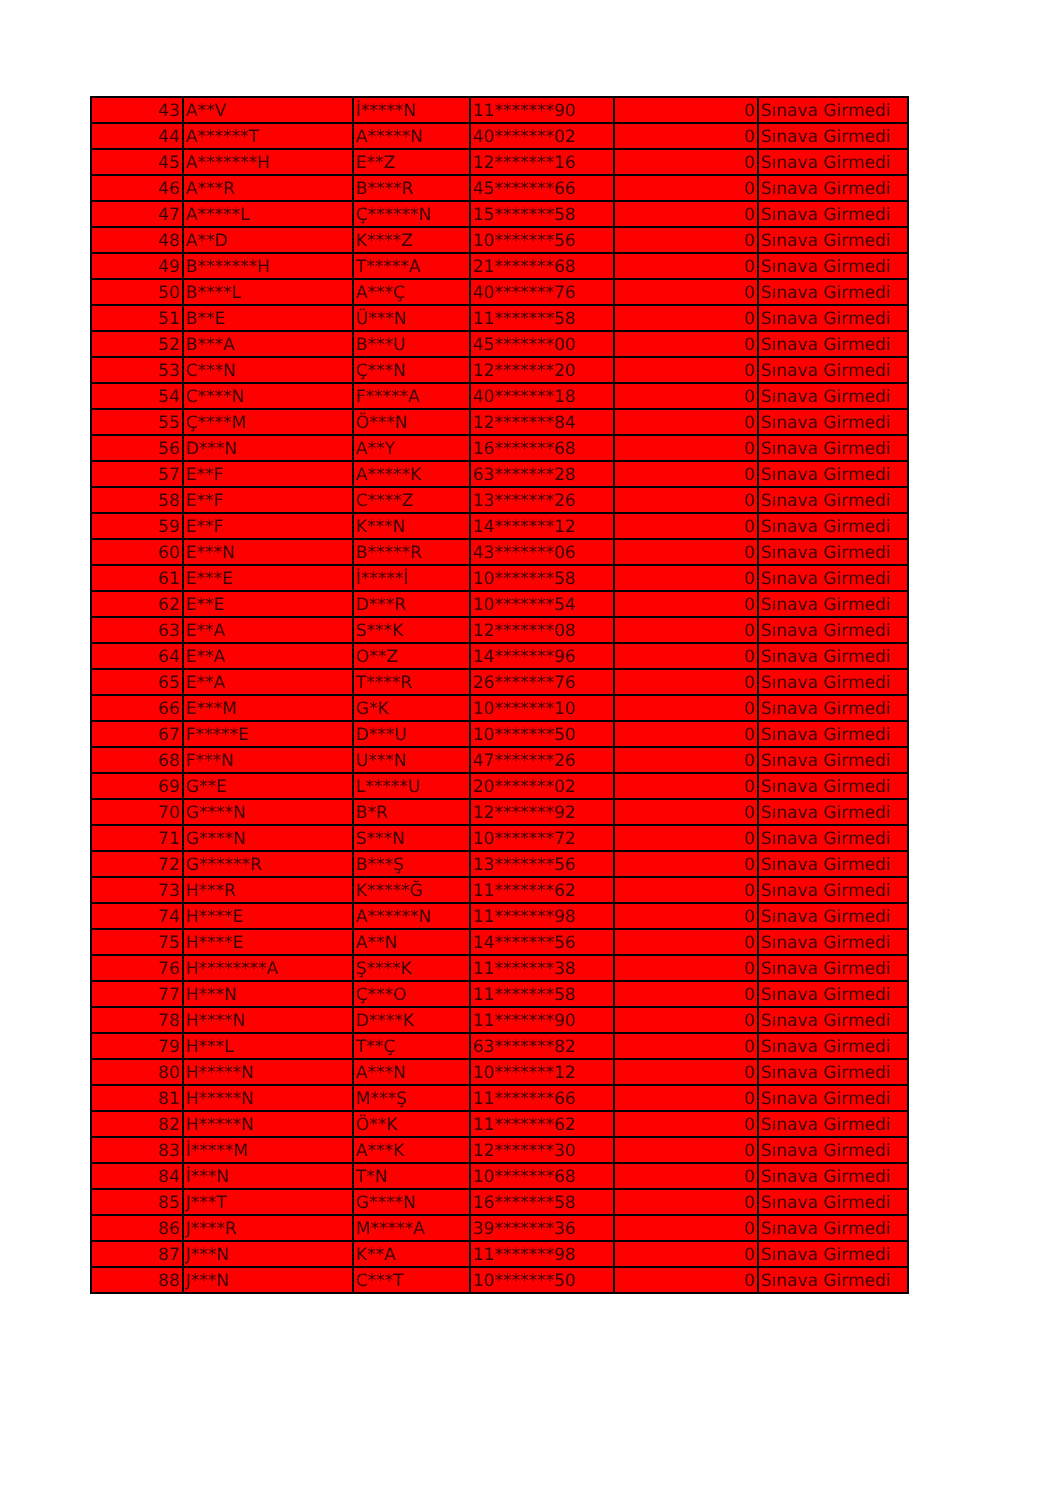| 43 | A**V | İ*****N | 11*******90 | 0 | Sınava Girmedi |
| 44 | A******T | A*****N | 40*******02 | 0 | Sınava Girmedi |
| 45 | A*******H | E**Z | 12*******16 | 0 | Sınava Girmedi |
| 46 | A***R | B****R | 45*******66 | 0 | Sınava Girmedi |
| 47 | A*****L | Ç******N | 15*******58 | 0 | Sınava Girmedi |
| 48 | A**D | K****Z | 10*******56 | 0 | Sınava Girmedi |
| 49 | B*******H | T*****A | 21*******68 | 0 | Sınava Girmedi |
| 50 | B****L | A***Ç | 40*******76 | 0 | Sınava Girmedi |
| 51 | B**E | Ü***N | 11*******58 | 0 | Sınava Girmedi |
| 52 | B***A | B***U | 45*******00 | 0 | Sınava Girmedi |
| 53 | C***N | Ç***N | 12*******20 | 0 | Sınava Girmedi |
| 54 | C****N | F*****A | 40*******18 | 0 | Sınava Girmedi |
| 55 | Ç****M | Ö***N | 12*******84 | 0 | Sınava Girmedi |
| 56 | D***N | A**Y | 16*******68 | 0 | Sınava Girmedi |
| 57 | E**F | A*****K | 63*******28 | 0 | Sınava Girmedi |
| 58 | E**F | C****Z | 13*******26 | 0 | Sınava Girmedi |
| 59 | E**F | K***N | 14*******12 | 0 | Sınava Girmedi |
| 60 | E***N | B*****R | 43*******06 | 0 | Sınava Girmedi |
| 61 | E***E | İ*****İ | 10*******58 | 0 | Sınava Girmedi |
| 62 | E**E | D***R | 10*******54 | 0 | Sınava Girmedi |
| 63 | E**A | S***K | 12*******08 | 0 | Sınava Girmedi |
| 64 | E**A | O**Z | 14*******96 | 0 | Sınava Girmedi |
| 65 | E**A | T****R | 26*******76 | 0 | Sınava Girmedi |
| 66 | E***M | G*K | 10*******10 | 0 | Sınava Girmedi |
| 67 | F*****E | D***U | 10*******50 | 0 | Sınava Girmedi |
| 68 | F***N | U***N | 47*******26 | 0 | Sınava Girmedi |
| 69 | G**E | L*****U | 20*******02 | 0 | Sınava Girmedi |
| 70 | G****N | B*R | 12*******92 | 0 | Sınava Girmedi |
| 71 | G****N | S***N | 10*******72 | 0 | Sınava Girmedi |
| 72 | G******R | B***Ş | 13*******56 | 0 | Sınava Girmedi |
| 73 | H***R | K*****Ğ | 11*******62 | 0 | Sınava Girmedi |
| 74 | H****E | A******N | 11*******98 | 0 | Sınava Girmedi |
| 75 | H****E | A**N | 14*******56 | 0 | Sınava Girmedi |
| 76 | H********A | Ş****K | 11*******38 | 0 | Sınava Girmedi |
| 77 | H***N | Ç***O | 11*******58 | 0 | Sınava Girmedi |
| 78 | H****N | D****K | 11*******90 | 0 | Sınava Girmedi |
| 79 | H***L | T**Ç | 63*******82 | 0 | Sınava Girmedi |
| 80 | H*****N | A***N | 10*******12 | 0 | Sınava Girmedi |
| 81 | H*****N | M***Ş | 11*******66 | 0 | Sınava Girmedi |
| 82 | H*****N | Ö**K | 11*******62 | 0 | Sınava Girmedi |
| 83 | İ*****M | A***K | 12*******30 | 0 | Sınava Girmedi |
| 84 | İ***N | T*N | 10*******68 | 0 | Sınava Girmedi |
| 85 | J***T | G****N | 16*******58 | 0 | Sınava Girmedi |
| 86 | J****R | M*****A | 39*******36 | 0 | Sınava Girmedi |
| 87 | J***N | K**A | 11*******98 | 0 | Sınava Girmedi |
| 88 | J***N | C***T | 10*******50 | 0 | Sınava Girmedi |